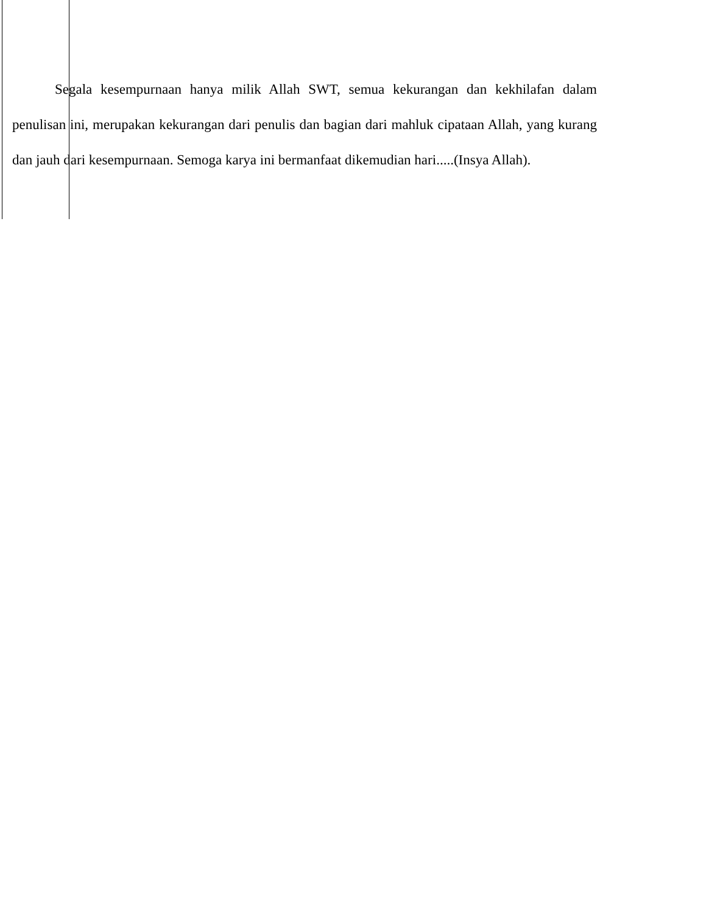Segala kesempurnaan hanya milik Allah SWT, semua kekurangan dan kekhilafan dalam penulisan ini, merupakan kekurangan dari penulis dan bagian dari mahluk cipataan Allah, yang kurang dan jauh dari kesempurnaan. Semoga karya ini bermanfaat dikemudian hari.....(Insya Allah).